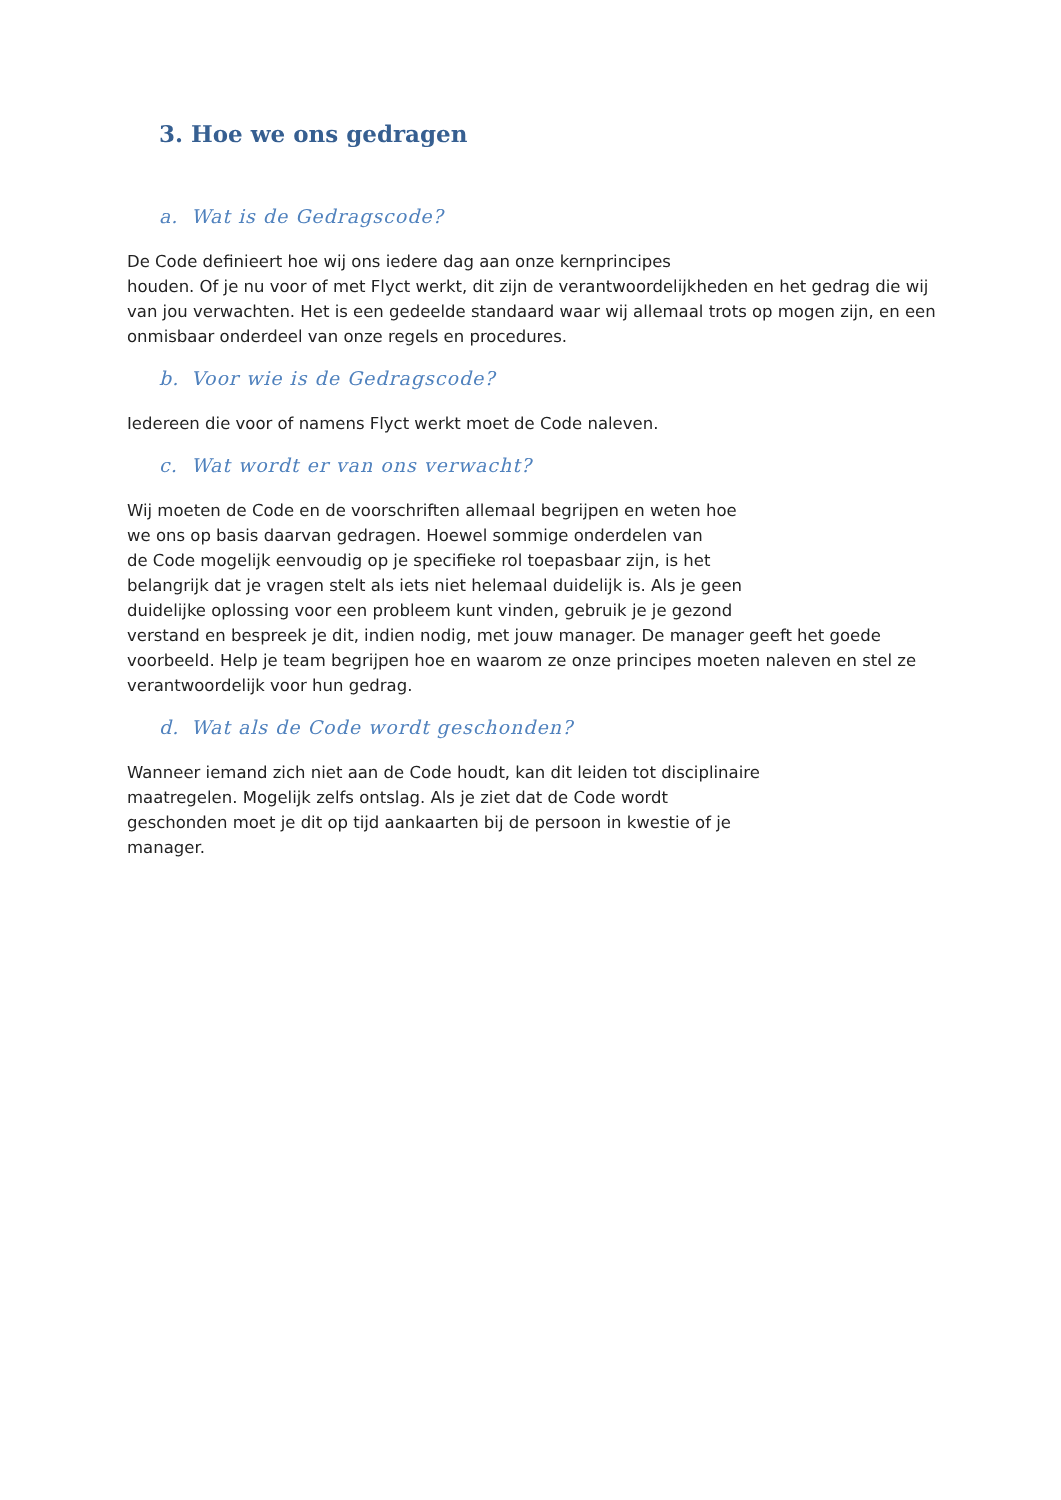3. Hoe we ons gedragen
a. Wat is de Gedragscode?
De Code definieert hoe wij ons iedere dag aan onze kernprincipes
houden. Of je nu voor of met Flyct werkt, dit zijn de verantwoordelijkheden en het gedrag die wij van jou verwachten. Het is een gedeelde standaard waar wij allemaal trots op mogen zijn, en een onmisbaar onderdeel van onze regels en procedures.
b. Voor wie is de Gedragscode?
Iedereen die voor of namens Flyct werkt moet de Code naleven.
c. Wat wordt er van ons verwacht?
Wij moeten de Code en de voorschriften allemaal begrijpen en weten hoe
we ons op basis daarvan gedragen. Hoewel sommige onderdelen van
de Code mogelijk eenvoudig op je specifieke rol toepasbaar zijn, is het
belangrijk dat je vragen stelt als iets niet helemaal duidelijk is. Als je geen
duidelijke oplossing voor een probleem kunt vinden, gebruik je je gezond
verstand en bespreek je dit, indien nodig, met jouw manager. De manager geeft het goede voorbeeld. Help je team begrijpen hoe en waarom ze onze principes moeten naleven en stel ze verantwoordelijk voor hun gedrag.
d. Wat als de Code wordt geschonden?
Wanneer iemand zich niet aan de Code houdt, kan dit leiden tot disciplinaire
maatregelen. Mogelijk zelfs ontslag. Als je ziet dat de Code wordt
geschonden moet je dit op tijd aankaarten bij de persoon in kwestie of je
manager.